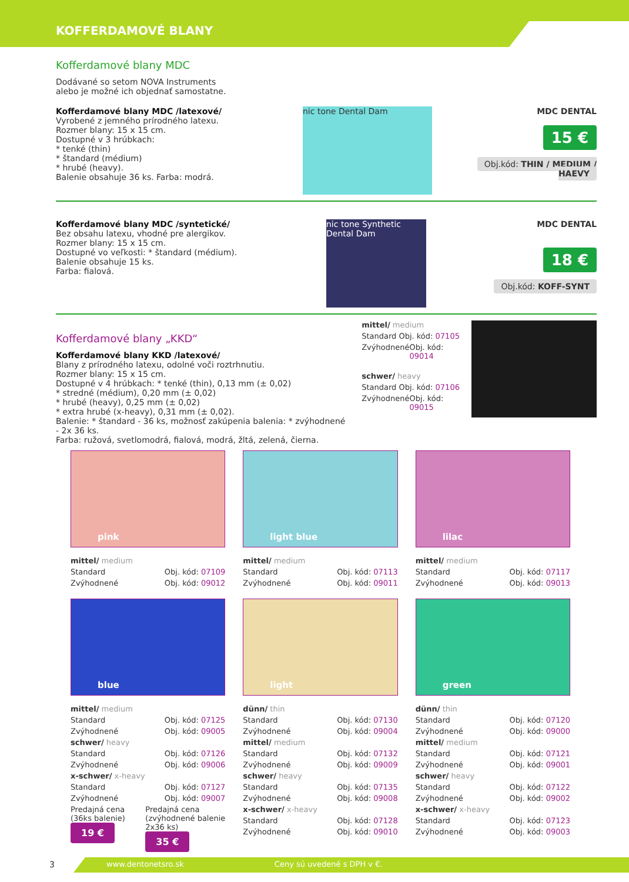KOFFERDAMOVÉ BLANY
Kofferdamové blany MDC
Dodávané so setom NOVA Instruments
alebo je možné ich objednať samostatne.
Kofferdamové blany MDC /latexové/
Vyrobené z jemného prírodného latexu.
Rozmer blany: 15 x 15 cm.
Dostupné v 3 hrúbkach:
* tenké (thin)
* štandard (médium)
* hrubé (heavy).
Balenie obsahuje 36 ks. Farba: modrá.
nic tone Dental Dam
MDC DENTAL
15 €
Obj.kód: THIN / MEDIUM / HAEVY
Kofferdamové blany MDC /syntetické/
Bez obsahu latexu, vhodné pre alergikov.
Rozmer blany: 15 x 15 cm.
Dostupné vo veľkosti: * štandard (médium).
Balenie obsahuje 15 ks.
Farba: fialová.
nic tone Synthetic Dental Dam
MDC DENTAL
18 €
Obj.kód: KOFF-SYNT
Kofferdamové blany „KKD“
Kofferdamové blany KKD /latexové/
Blany z prírodného latexu, odolné voči roztrhnutiu.
Rozmer blany: 15 x 15 cm.
Dostupné v 4 hrúbkach: * tenké (thin), 0,13 mm (± 0,02)
* stredné (médium), 0,20 mm (± 0,02)
* hrubé (heavy), 0,25 mm (± 0,02)
* extra hrubé (x-heavy), 0,31 mm (± 0,02).
Balenie: * štandard - 36 ks, možnosť zakúpenia balenia: * zvýhodnené - 2x 36 ks.
Farba: ružová, svetlomodrá, fialová, modrá, žltá, zelená, čierna.
mittel/ medium
Standard Obj. kód: 07105
Zvýhodnené Obj. kód: 09014
schwer/ heavy
Standard Obj. kód: 07106
Zvýhodnené Obj. kód: 09015
pink
mittel/ medium
Standard Obj. kód: 07109
Zvýhodnené Obj. kód: 09012
blue
mittel/ medium
Standard Obj. kód: 07125
Zvýhodnené Obj. kód: 09005
schwer/ heavy
Standard Obj. kód: 07126
Zvýhodnené Obj. kód: 09006
x-schwer/ x-heavy
Standard Obj. kód: 07127
Zvýhodnené Obj. kód: 09007
Predajná cena
(36ks balenie)
19 € Predajná cena
(zvýhodnené balenie
2x36 ks)
35 €
light blue
mittel/ medium
Standard Obj. kód: 07113
Zvýhodnené Obj. kód: 09011
light
dünn/ thin
Standard Obj. kód: 07130
Zvýhodnené Obj. kód: 09004
mittel/ medium
Standard Obj. kód: 07132
Zvýhodnené Obj. kód: 09009
schwer/ heavy
Standard Obj. kód: 07135
Zvýhodnené Obj. kód: 09008
x-schwer/ x-heavy
Standard Obj. kód: 07128
Zvýhodnené Obj. kód: 09010
lilac
mittel/ medium
Standard Obj. kód: 07117
Zvýhodnené Obj. kód: 09013
green
dünn/ thin
Standard Obj. kód: 07120
Zvýhodnené Obj. kód: 09000
mittel/ medium
Standard Obj. kód: 07121
Zvýhodnené Obj. kód: 09001
schwer/ heavy
Standard Obj. kód: 07122
Zvýhodnené Obj. kód: 09002
x-schwer/ x-heavy
Standard Obj. kód: 07123
Zvýhodnené Obj. kód: 09003
3
www.dentonetsro.sk Ceny sú uvedené s DPH v €.